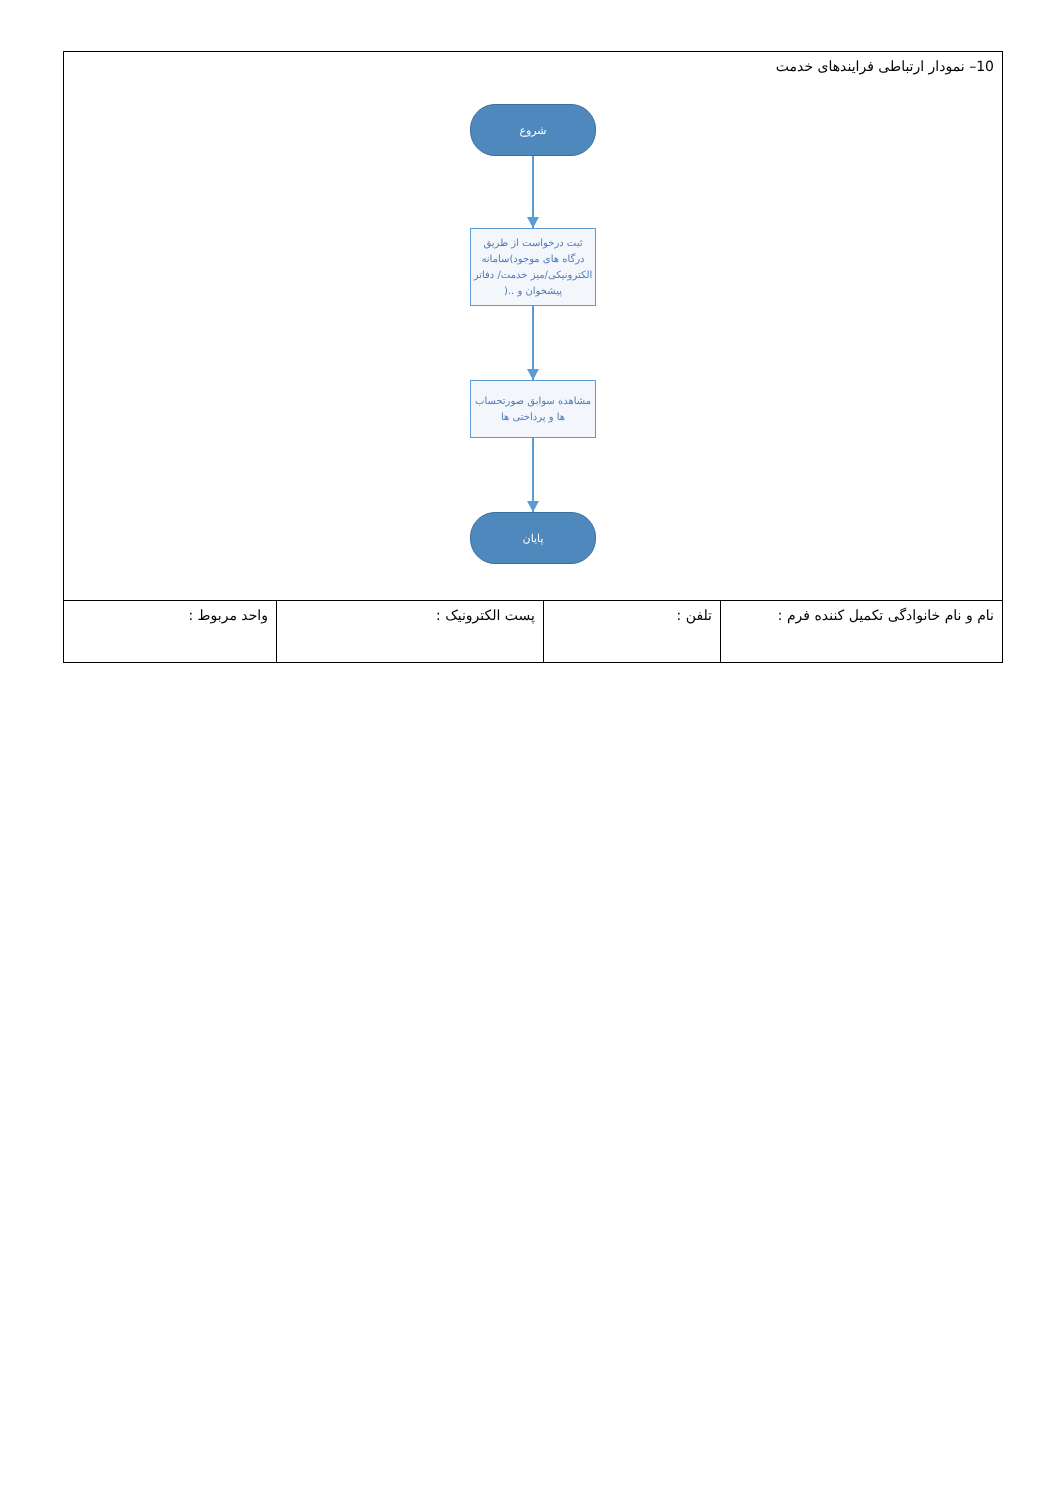| 10– نمودار ارتباطی فرایندهای خدمت شروع ثبت درخواست از طریق درگاه های موجود)سامانه الکترونیکی/میز خدمت/ دفاتر پیشخوان و ..( مشاهده سوابق صورتحساب ها و پرداختی ها پایان | | | |
| نام و نام خانوادگی تکمیل کننده فرم : | تلفن : | پست الکترونیک : | واحد مربوط : |